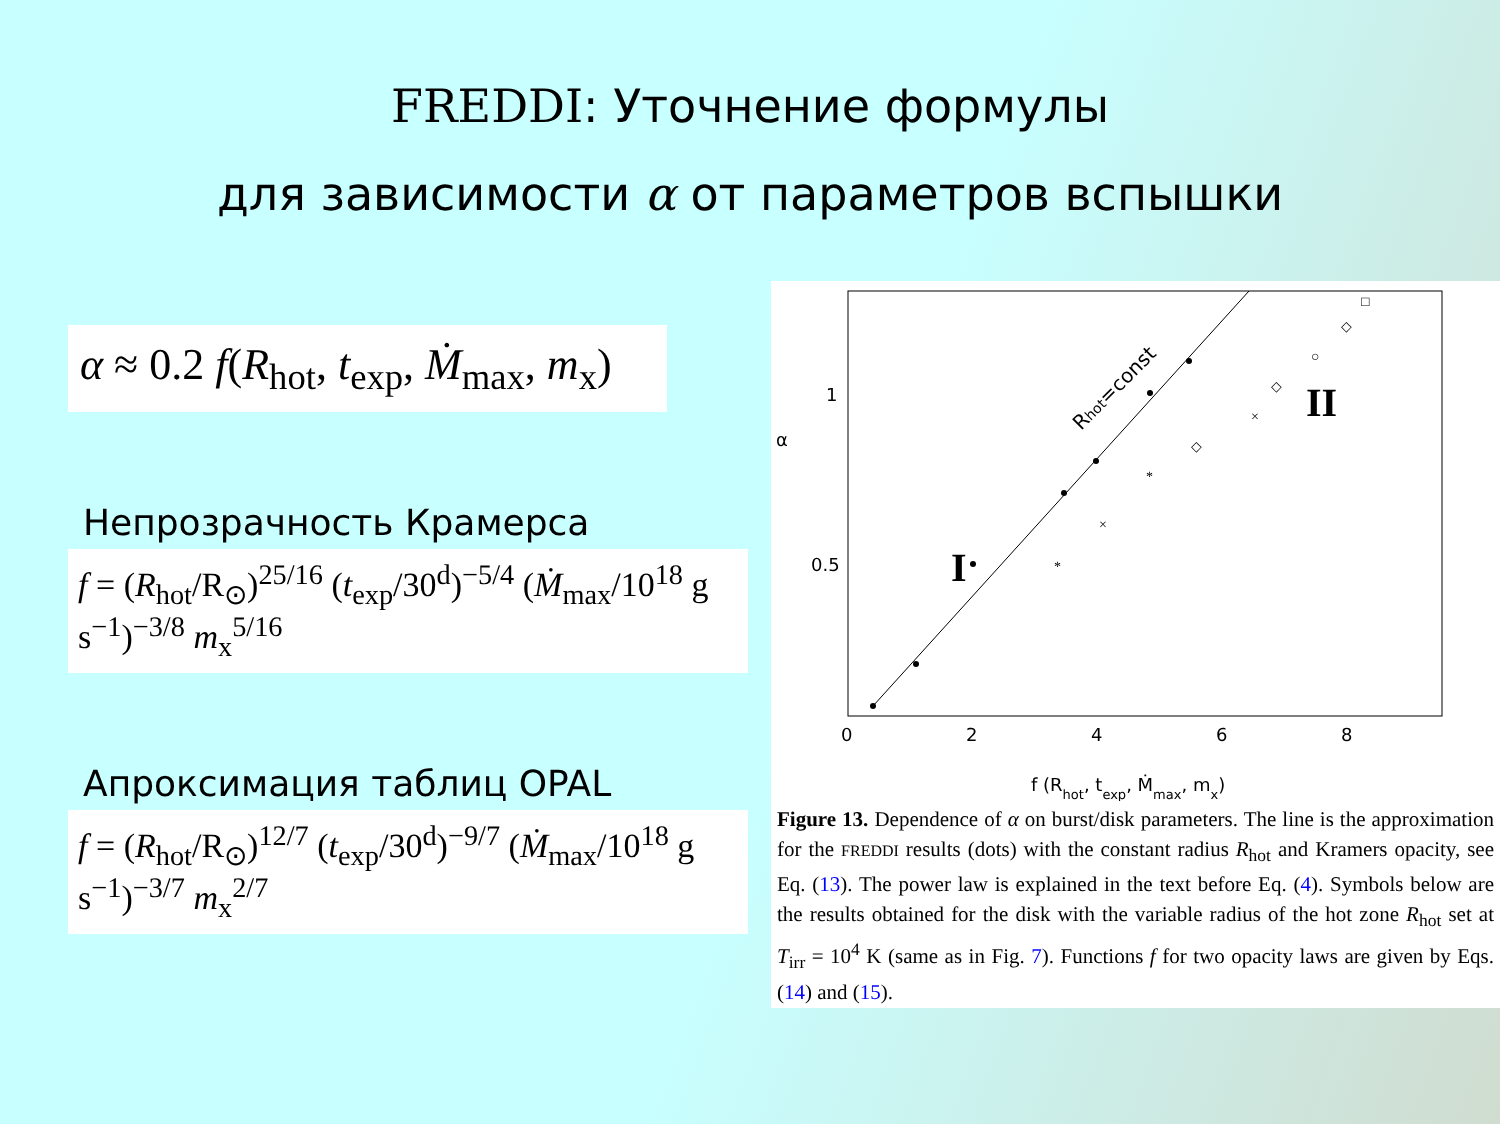FREDDI: Уточнение формулы
для зависимости α от параметров вспышки
α ≈ 0.2 f(R<sub>hot</sub>, t<sub>exp</sub>, Ṁ<sub>max</sub>, m<sub>x</sub>)
Непрозрачность Крамерса
f = (R<sub>hot</sub>/R<sub>⊙</sub>)<sup>25/16</sup> (t<sub>exp</sub>/30<sup>d</sup>)<sup>−5/4</sup> (Ṁ<sub>max</sub>/10<sup>18</sup> g s<sup>−1</sup>)<sup>−3/8</sup> m<sub>x</sub><sup>5/16</sup>
Апроксимация таблиц OPAL
f = (R<sub>hot</sub>/R<sub>⊙</sub>)<sup>12/7</sup> (t<sub>exp</sub>/30<sup>d</sup>)<sup>−9/7</sup> (Ṁ<sub>max</sub>/10<sup>18</sup> g s<sup>−1</sup>)<sup>−3/7</sup> m<sub>x</sub><sup>2/7</sup>
*
×
*
◇
×
◇
○
◇
□
0
2
4
6
8
0.5
1
α
f (Rhot, texp, Ṁmax, mx)
Rhot=const
I
II
Figure 13. Dependence of α on burst/disk parameters. The line is the approximation for the FREDDI results (dots) with the constant radius R<sub>hot</sub> and Kramers opacity, see Eq. (13). The power law is explained in the text before Eq. (4). Symbols below are the results obtained for the disk with the variable radius of the hot zone R<sub>hot</sub> set at T<sub>irr</sub> = 10<sup>4</sup> K (same as in Fig. 7). Functions f for two opacity laws are given by Eqs. (14) and (15).